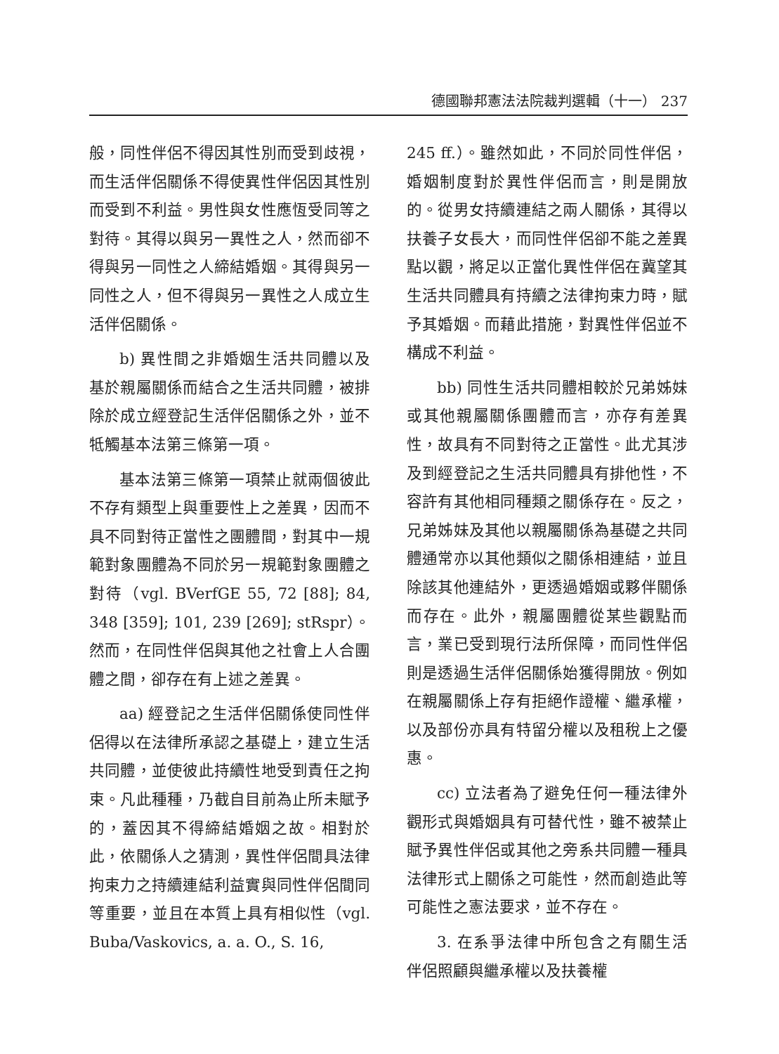德國聯邦憲法法院裁判選輯（十一） 237
般，同性伴侶不得因其性別而受到歧視，而生活伴侶關係不得使異性伴侶因其性別而受到不利益。男性與女性應恆受同等之對待。其得以與另一異性之人，然而卻不得與另一同性之人締結婚姻。其得與另一同性之人，但不得與另一異性之人成立生活伴侶關係。
b) 異性間之非婚姻生活共同體以及基於親屬關係而結合之生活共同體，被排除於成立經登記生活伴侶關係之外，並不牴觸基本法第三條第一項。
基本法第三條第一項禁止就兩個彼此不存有類型上與重要性上之差異，因而不具不同對待正當性之團體間，對其中一規範對象團體為不同於另一規範對象團體之對待（vgl. BVerfGE 55, 72 [88]; 84, 348 [359]; 101, 239 [269]; stRspr）。然而，在同性伴侶與其他之社會上人合團體之間，卻存在有上述之差異。
aa) 經登記之生活伴侶關係使同性伴侶得以在法律所承認之基礎上，建立生活共同體，並使彼此持續性地受到責任之拘束。凡此種種，乃截自目前為止所未賦予的，蓋因其不得締結婚姻之故。相對於此，依關係人之猜測，異性伴侶間具法律拘束力之持續連結利益實與同性伴侶間同等重要，並且在本質上具有相似性（vgl. Buba/Vaskovics, a. a. O., S. 16,
245 ff.）。雖然如此，不同於同性伴侶，婚姻制度對於異性伴侶而言，則是開放的。從男女持續連結之兩人關係，其得以扶養子女長大，而同性伴侶卻不能之差異點以觀，將足以正當化異性伴侶在冀望其生活共同體具有持續之法律拘束力時，賦予其婚姻。而藉此措施，對異性伴侶並不構成不利益。
bb) 同性生活共同體相較於兄弟姊妹或其他親屬關係團體而言，亦存有差異性，故具有不同對待之正當性。此尤其涉及到經登記之生活共同體具有排他性，不容許有其他相同種類之關係存在。反之，兄弟姊妹及其他以親屬關係為基礎之共同體通常亦以其他類似之關係相連結，並且除該其他連結外，更透過婚姻或夥伴關係而存在。此外，親屬團體從某些觀點而言，業已受到現行法所保障，而同性伴侶則是透過生活伴侶關係始獲得開放。例如在親屬關係上存有拒絕作證權、繼承權，以及部份亦具有特留分權以及租稅上之優惠。
cc) 立法者為了避免任何一種法律外觀形式與婚姻具有可替代性，雖不被禁止賦予異性伴侶或其他之旁系共同體一種具法律形式上關係之可能性，然而創造此等可能性之憲法要求，並不存在。
3. 在系爭法律中所包含之有關生活伴侶照顧與繼承權以及扶養權